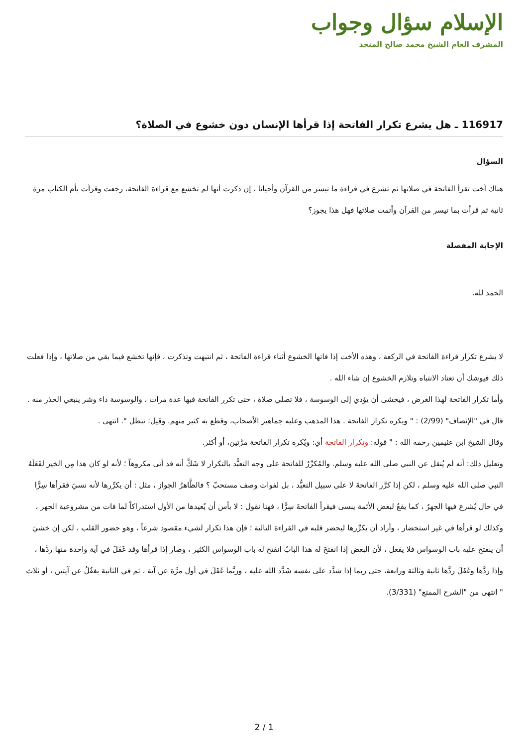الإسلام سؤال وجواب
المشرف العام الشيخ محمد صالح المنجد
116917 ـ هل يشرع تكرار الفاتحة إذا قرأها الإنسان دون خشوع في الصلاة؟
السؤال
هناك أخت تقرأ الفاتحة في صلاتها ثم تشرع في قراءة ما تيسر من القرآن وأحيانا ، إن ذكرت أنها لم تخشع مع قراءة الفاتحة، رجعت وقرأت بأم الكتاب مرة ثانية ثم قرأت بما تيسر من القرآن وأتمت صلاتها فهل هذا يجوز؟
الإجابة المفصلة
الحمد لله.
لا يشرع تكرار قراءة الفاتحة في الركعة ، وهذه الأخت إذا فاتها الخشوع أثناء قراءة الفاتحة ، ثم انتبهت وتذكرت ، فإنها تخشع فيما بقي من صلاتها ، وإذا فعلت ذلك فيوشك أن تعتاد الانتباه وتلازم الخشوع إن شاء الله .
وأما تكرار الفاتحة لهذا الغرض ، فيخشى أن يؤدي إلى الوسوسة ، فلا تصلي صلاة ، حتى تكرر الفاتحة فيها عدة مرات ، والوسوسة داء وشر ينبغي الحذر منه .
قال في "الإنصاف" (2/99) : " ويكره تكرار الفاتحة . هذا المذهب وعليه جماهير الأصحاب، وقطع به كثير منهم. وقيل: تبطل ". انتهى .
وقال الشيخ ابن عثيمين رحمه الله : " قوله: وتكرار الفاتحة أي: ويُكره تكرار الفاتحة مرَّتين، أو أكثر.
وتعليل ذلك: أنه لم يُنقل عن النبي صلى الله عليه وسلم. والمُكرِّرُ للفاتحة على وجه التعبُّد بالتكرار لا شَكَّ أنه قد أتى مكروهاً ؛ لأنه لو كان هذا مِن الخير لفَعَلَهُ النبي صلى الله عليه وسلم ، لكن إذا كرَّر الفاتحةَ لا على سبيل التعبُّد ، بل لفوات وصف مستحبّ ؟ فالظَّاهرُ الجواز ، مثل : أن يكرِّرها لأنه نسيَ فقرأها سِرًّا في حال يُشرع فيها الجهرُ ، كما يقعُ لبعض الأئمة ينسى فيقرأ الفاتحةَ سِرًّا ، فهنا نقول : لا بأس أن يُعيدها من الأول استدراكاً لما فات من مشروعية الجهر ، وكذلك لو قرأها في غير استحضار ، وأراد أن يكرِّرها ليحضر قلبه في القراءة التالية ؛ فإن هذا تكرار لشيء مقصود شرعاً ، وهو حضور القلب ، لكن إن خشيَ أن ينفتح عليه باب الوسواس فلا يفعل ، لأن البعض إذا انفتحَ له هذا البابُ انفتح له باب الوسواس الكثير ، وصار إذا قرأها وقد غَفَلَ في آية واحدة منها ردَّها ، وإذا ردَّها وغَفَلَ ردَّها ثانية وثالثة ورابعة، حتى ربما إذا شدَّد على نفسه شَدَّد الله عليه ، وربَّما غَفَلَ في أول مرَّة عن آية ، ثم في الثانية يغفُلُ عن آيتين ، أو ثلاث " انتهى من "الشرح الممتع" (3/331).
2 / 1